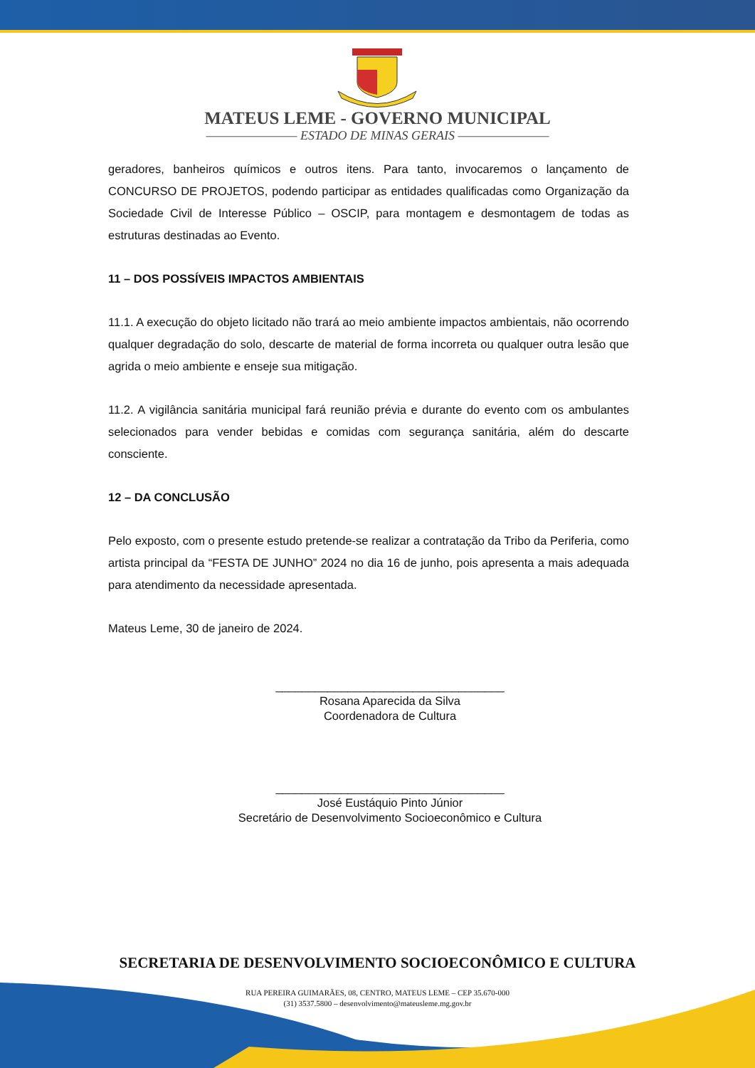MATEUS LEME - GOVERNO MUNICIPAL
———————— ESTADO DE MINAS GERAIS ————————
geradores, banheiros químicos e outros itens. Para tanto, invocaremos o lançamento de CONCURSO DE PROJETOS, podendo participar as entidades qualificadas como Organização da Sociedade Civil de Interesse Público – OSCIP, para montagem e desmontagem de todas as estruturas destinadas ao Evento.
11 – DOS POSSÍVEIS IMPACTOS AMBIENTAIS
11.1. A execução do objeto licitado não trará ao meio ambiente impactos ambientais, não ocorrendo qualquer degradação do solo, descarte de material de forma incorreta ou qualquer outra lesão que agrida o meio ambiente e enseje sua mitigação.
11.2. A vigilância sanitária municipal fará reunião prévia e durante do evento com os ambulantes selecionados para vender bebidas e comidas com segurança sanitária, além do descarte consciente.
12 – DA CONCLUSÃO
Pelo exposto, com o presente estudo pretende-se realizar a contratação da Tribo da Periferia, como artista principal da “FESTA DE JUNHO” 2024 no dia 16 de junho, pois apresenta a mais adequada para atendimento da necessidade apresentada.
Mateus Leme, 30 de janeiro de 2024.
___________________________________
Rosana Aparecida da Silva
Coordenadora de Cultura
___________________________________
José Eustáquio Pinto Júnior
Secretário de Desenvolvimento Socioeconômico e Cultura
SECRETARIA DE DESENVOLVIMENTO SOCIOECONÔMICO E CULTURA
RUA PEREIRA GUIMARÃES, 08, CENTRO, MATEUS LEME – CEP 35.670-000
(31) 3537.5800 – desenvolvimento@mateusleme.mg.gov.br